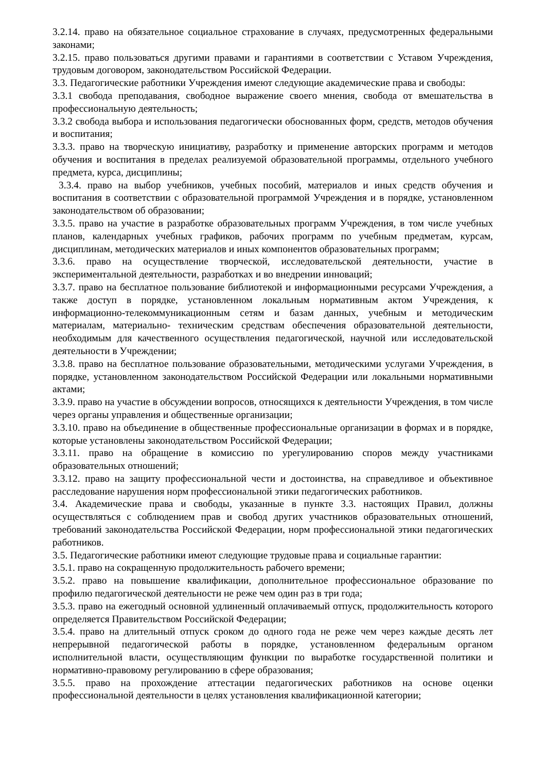3.2.14. право на обязательное социальное страхование в случаях, предусмотренных федеральными законами;
3.2.15. право пользоваться другими правами и гарантиями в соответствии с Уставом Учреждения, трудовым договором, законодательством Российской Федерации.
3.3. Педагогические работники Учреждения имеют следующие академические права и свободы:
3.3.1 свобода преподавания, свободное выражение своего мнения, свобода от вмешательства в профессиональную деятельность;
3.3.2 свобода выбора и использования педагогически обоснованных форм, средств, методов обучения и воспитания;
3.3.3. право на творческую инициативу, разработку и применение авторских программ и методов обучения и воспитания в пределах реализуемой образовательной программы, отдельного учебного предмета, курса, дисциплины;
3.3.4. право на выбор учебников, учебных пособий, материалов и иных средств обучения и воспитания в соответствии с образовательной программой Учреждения и в порядке, установленном законодательством об образовании;
3.3.5. право на участие в разработке образовательных программ Учреждения, в том числе учебных планов, календарных учебных графиков, рабочих программ по учебным предметам, курсам, дисциплинам, методических материалов и иных компонентов образовательных программ;
3.3.6. право на осуществление творческой, исследовательской деятельности, участие в экспериментальной деятельности, разработках и во внедрении инноваций;
3.3.7. право на бесплатное пользование библиотекой и информационными ресурсами Учреждения, а также доступ в порядке, установленном локальным нормативным актом Учреждения, к информационно-телекоммуникационным сетям и базам данных, учебным и методическим материалам, материально- техническим средствам обеспечения образовательной деятельности, необходимым для качественного осуществления педагогической, научной или исследовательской деятельности в Учреждении;
3.3.8. право на бесплатное пользование образовательными, методическими услугами Учреждения, в порядке, установленном законодательством Российской Федерации или локальными нормативными актами;
3.3.9. право на участие в обсуждении вопросов, относящихся к деятельности Учреждения, в том числе через органы управления и общественные организации;
3.3.10. право на объединение в общественные профессиональные организации в формах и в порядке, которые установлены законодательством Российской Федерации;
3.3.11. право на обращение в комиссию по урегулированию споров между участниками образовательных отношений;
3.3.12. право на защиту профессиональной чести и достоинства, на справедливое и объективное расследование нарушения норм профессиональной этики педагогических работников.
3.4. Академические права и свободы, указанные в пункте 3.3. настоящих Правил, должны осуществляться с соблюдением прав и свобод других участников образовательных отношений, требований законодательства Российской Федерации, норм профессиональной этики педагогических работников.
3.5. Педагогические работники имеют следующие трудовые права и социальные гарантии:
3.5.1. право на сокращенную продолжительность рабочего времени;
3.5.2. право на повышение квалификации, дополнительное профессиональное образование по профилю педагогической деятельности не реже чем один раз в три года;
3.5.3. право на ежегодный основной удлиненный оплачиваемый отпуск, продолжительность которого определяется Правительством Российской Федерации;
3.5.4. право на длительный отпуск сроком до одного года не реже чем через каждые десять лет непрерывной педагогической работы в порядке, установленном федеральным органом исполнительной власти, осуществляющим функции по выработке государственной политики и нормативно-правовому регулированию в сфере образования;
3.5.5. право на прохождение аттестации педагогических работников на основе оценки профессиональной деятельности в целях установления квалификационной категории;